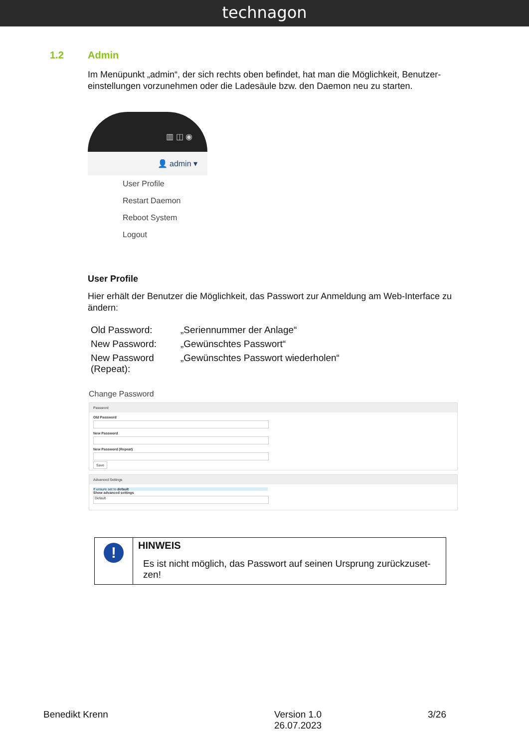technagon
1.2 Admin
Im Menüpunkt „admin“, der sich rechts oben befindet, hat man die Möglichkeit, Benutzer-einstellungen vorzunehmen oder die Ladesäule bzw. den Daemon neu zu starten.
▥ ◫ ◉
👤 admin ▾
User Profile
Restart Daemon
Reboot System
Logout
User Profile
Hier erhält der Benutzer die Möglichkeit, das Passwort zur Anmeldung am Web-Interface zu ändern:
| Old Password: | „Seriennummer der Anlage“ |
| New Password: | „Gewünschtes Passwort“ |
| New Password (Repeat): | „Gewünschtes Passwort wiederholen“ |
Change Password
Password
Old Password
New Password
New Password (Repeat)
Save
Advanced Settings
If unsure set to default
Show advanced settings
Default
| ! | HINWEIS Es ist nicht möglich, das Passwort auf seinen Ursprung zurückzuset-zen! |
Benedikt Krenn Version 1.0
26.07.2023 3/26